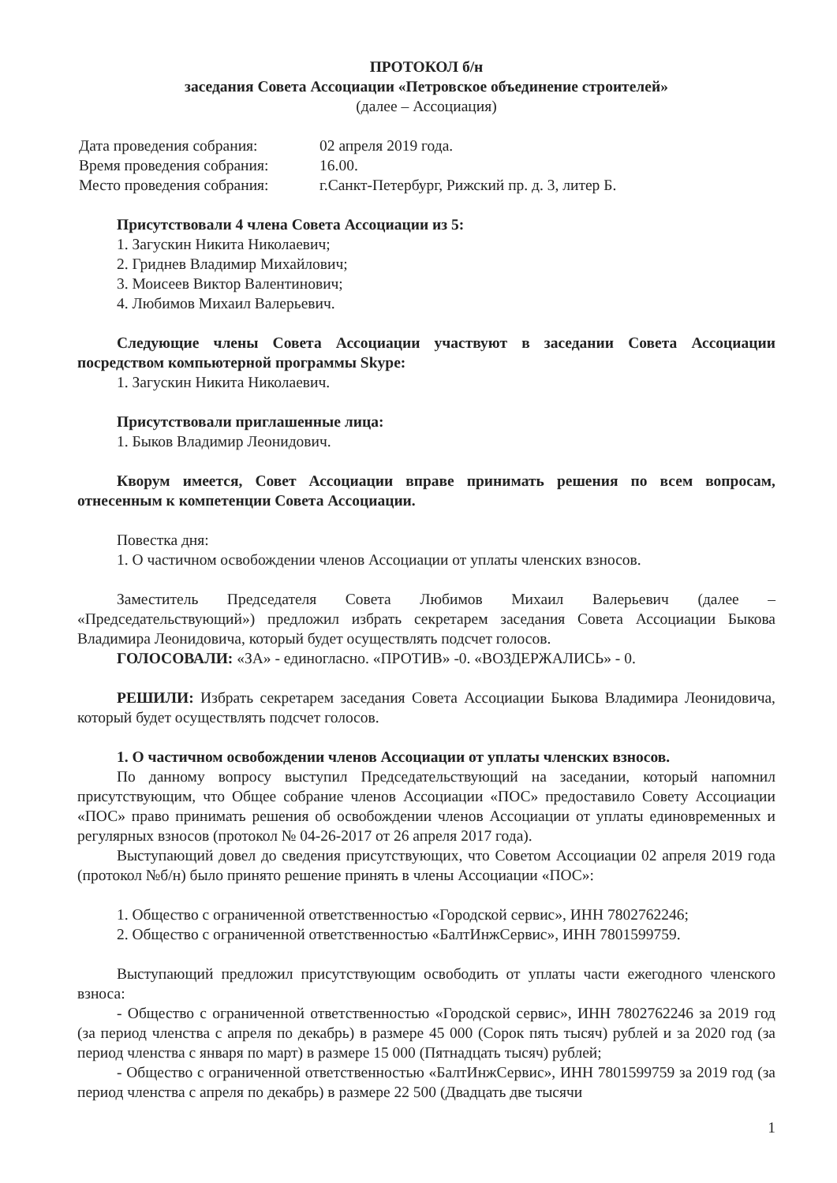ПРОТОКОЛ б/н
заседания Совета Ассоциации «Петровское объединение строителей»
(далее – Ассоциация)
| Дата проведения собрания: | 02 апреля 2019 года. |
| Время проведения собрания: | 16.00. |
| Место проведения собрания: | г.Санкт-Петербург, Рижский пр. д. 3, литер Б. |
Присутствовали 4 члена Совета Ассоциации из 5:
1. Загускин Никита Николаевич;
2. Гриднев Владимир Михайлович;
3. Моисеев Виктор Валентинович;
4. Любимов Михаил Валерьевич.
Следующие члены Совета Ассоциации участвуют в заседании Совета Ассоциации посредством компьютерной программы Skype:
1. Загускин Никита Николаевич.
Присутствовали приглашенные лица:
1. Быков Владимир Леонидович.
Кворум имеется, Совет Ассоциации вправе принимать решения по всем вопросам, отнесенным к компетенции Совета Ассоциации.
Повестка дня:
1. О частичном освобождении членов Ассоциации от уплаты членских взносов.
Заместитель Председателя Совета Любимов Михаил Валерьевич (далее – «Председательствующий») предложил избрать секретарем заседания Совета Ассоциации Быкова Владимира Леонидовича, который будет осуществлять подсчет голосов.
ГОЛОСОВАЛИ: «ЗА» - единогласно. «ПРОТИВ» -0. «ВОЗДЕРЖАЛИСЬ» - 0.
РЕШИЛИ: Избрать секретарем заседания Совета Ассоциации Быкова Владимира Леонидовича, который будет осуществлять подсчет голосов.
1. О частичном освобождении членов Ассоциации от уплаты членских взносов.
По данному вопросу выступил Председательствующий на заседании, который напомнил присутствующим, что Общее собрание членов Ассоциации «ПОС» предоставило Совету Ассоциации «ПОС» право принимать решения об освобождении членов Ассоциации от уплаты единовременных и регулярных взносов (протокол № 04-26-2017 от 26 апреля 2017 года).
Выступающий довел до сведения присутствующих, что Советом Ассоциации 02 апреля 2019 года (протокол №б/н) было принято решение принять в члены Ассоциации «ПОС»:
1. Общество с ограниченной ответственностью «Городской сервис», ИНН 7802762246;
2. Общество с ограниченной ответственностью «БалтИнжСервис», ИНН 7801599759.
Выступающий предложил присутствующим освободить от уплаты части ежегодного членского взноса:
- Общество с ограниченной ответственностью «Городской сервис», ИНН 7802762246 за 2019 год (за период членства с апреля по декабрь) в размере 45 000 (Сорок пять тысяч) рублей и за 2020 год (за период членства с января по март) в размере 15 000 (Пятнадцать тысяч) рублей;
- Общество с ограниченной ответственностью «БалтИнжСервис», ИНН 7801599759 за 2019 год (за период членства с апреля по декабрь) в размере 22 500 (Двадцать две тысячи
1